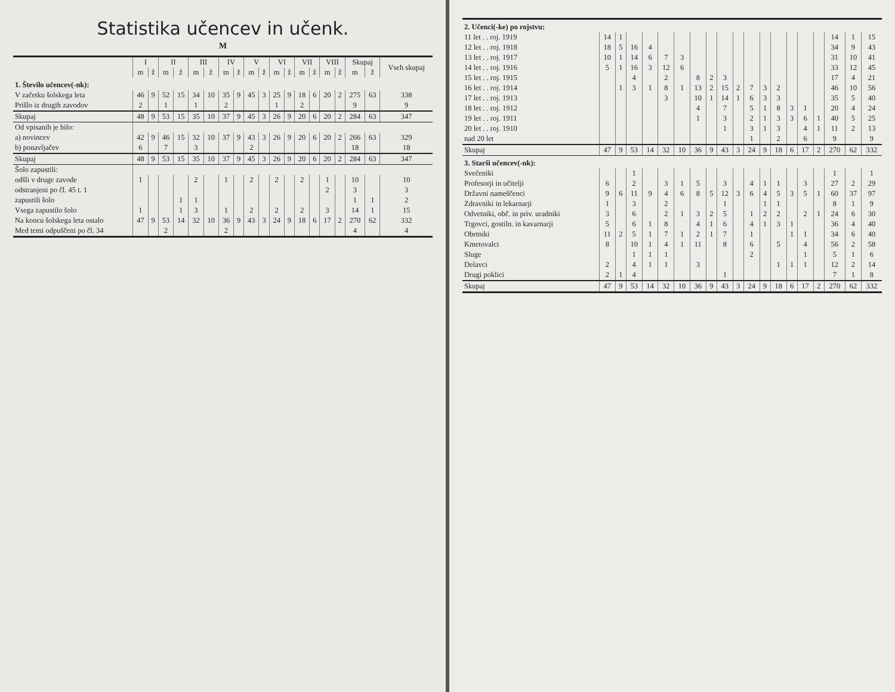Statistika učencev in učenk.
M
| | I | | II | | III | | IV | | V | | VI | | VII | | VIII | | Skupaj | | Vseh skupaj |
| --- | --- | --- | --- | --- | --- | --- | --- | --- | --- | --- | --- | --- | --- | --- | --- | --- | --- | --- | --- |
| | m | ž | m | ž | m | ž | m | ž | m | ž | m | ž | m | ž | m | ž | m | ž | |
| 1. Število učencev(-nk): | | | | | | | | | | | | | | | | | | | |
| V začetku šolskega leta | 46 | 9 | 52 | 15 | 34 | 10 | 35 | 9 | 45 | 3 | 25 | 9 | 18 | 6 | 20 | 2 | 275 | 63 | 338 |
| Prišlo iz drugih zavodov | 2 | | 1 | | 1 | | 2 | | | | 1 | | 2 | | | | 9 | | 9 |
| Skupaj | 48 | 9 | 53 | 15 | 35 | 10 | 37 | 9 | 45 | 3 | 26 | 9 | 20 | 6 | 20 | 2 | 284 | 63 | 347 |
| Od vpisanih je bilo: | | | | | | | | | | | | | | | | | | | |
| a) novincev | 42 | 9 | 46 | 15 | 32 | 10 | 37 | 9 | 43 | 3 | 26 | 9 | 20 | 6 | 20 | 2 | 266 | 63 | 329 |
| b) ponavljačev | 6 | | 7 | | 3 | | | | 2 | | | | | | | | 18 | | 18 |
| Skupaj | 48 | 9 | 53 | 15 | 35 | 10 | 37 | 9 | 45 | 3 | 26 | 9 | 20 | 6 | 20 | 2 | 284 | 63 | 347 |
| Šolo zapustili: | | | | | | | | | | | | | | | | | | | |
| odšli v druge zavode | 1 | | | | 2 | | 1 | | 2 | | 2 | | 2 | | 1 | | 10 | | 10 |
| odstranjeni po čl. 45 t. 1 | | | | | | | | | | | | | | | 2 | | 3 | | 3 |
| zapustili šolo | | | | 1 | 1 | | | | | | | | | | | | 1 | 1 | 2 |
| Vsega zapustilo šolo | 1 | | | 1 | 3 | | 1 | | 2 | | 2 | | 2 | | 3 | | 14 | 1 | 15 |
| Na koncu šolskega leta ostalo | 47 | 9 | 53 | 14 | 32 | 10 | 36 | 9 | 43 | 3 | 24 | 9 | 18 | 6 | 17 | 2 | 270 | 62 | 332 |
| Med temi odpuščeni po čl. 34 | | | 2 | | | | 2 | | | | | | | | | | 4 | | 4 |
| 2. Učenci(-ke) po rojstvu: | | | | | | | | | | | | | | | | | | | |
| 11 let . . roj. 1919 | 14 | 1 | | | | | | | | | | | | | | | 14 | 1 | 15 |
| 12 let . . roj. 1918 | 18 | 5 | 16 | 4 | | | | | | | | | | | | | 34 | 9 | 43 |
| 13 let . . roj. 1917 | 10 | 1 | 14 | 6 | 7 | 3 | | | | | | | | | | | 31 | 10 | 41 |
| 14 let . . roj. 1916 | 5 | 1 | 16 | 3 | 12 | 6 | | | | | | | | | | | 33 | 12 | 45 |
| 15 let . . roj. 1915 | | | 4 | | 2 | | 8 | 2 | 3 | | | | | | | | 17 | 4 | 21 |
| 16 let . . roj. 1914 | | 1 | 3 | 1 | 8 | 1 | 13 | 2 | 15 | 2 | 7 | 3 | 2 | | | | 46 | 10 | 56 |
| 17 let . . roj. 1913 | | | | | 3 | | 10 | 1 | 14 | 1 | 6 | 3 | 3 | | | | 35 | 5 | 40 |
| 18 let . . roj. 1912 | | | | | | | 4 | | 7 | | 5 | 1 | 8 | 3 | 1 | | 20 | 4 | 24 |
| 19 let . . roj. 1911 | | | | | | | 1 | | 3 | | 2 | 1 | 3 | 3 | 6 | 1 | 40 | 5 | 25 |
| 20 let . . roj. 1910 | | | | | | | | | 1 | | 3 | 1 | 3 | | 4 | 1 | 11 | 2 | 13 |
| nad 20 let | | | | | | | | | | | 1 | | 2 | | 6 | | 9 | | 9 |
| Skupaj | 47 | 9 | 53 | 14 | 32 | 10 | 36 | 9 | 43 | 3 | 24 | 9 | 18 | 6 | 17 | 2 | 270 | 62 | 332 |
| 3. Starši učencev(-nk): | | | | | | | | | | | | | | | | | | | |
| Svečeniki | | | 1 | | | | | | | | | | | | | | 1 | | 1 |
| Profesorji in učitelji | 6 | | 2 | | 3 | 1 | 5 | | 3 | | 4 | 1 | 1 | | 3 | | 27 | 2 | 29 |
| Državni nameščenci | 9 | 6 | 11 | 9 | 4 | 6 | 8 | 5 | 12 | 3 | 6 | 4 | 5 | 3 | 5 | 1 | 60 | 37 | 97 |
| Zdravniki in lekarnarji | 1 | | 3 | | 2 | | | | 1 | | | 1 | 1 | | | | 8 | 1 | 9 |
| Odvetniki, obč. in priv. uradniki | 3 | | 6 | | 2 | 1 | 3 | 2 | 5 | | 1 | 2 | 2 | | 2 | 1 | 24 | 6 | 30 |
| Trgovci, gostiln. in kavarnarji | 5 | | 6 | 1 | 8 | | 4 | 1 | 6 | | 4 | 1 | 3 | 1 | | | 36 | 4 | 40 |
| Obrtniki | 11 | 2 | 5 | 1 | 7 | 1 | 2 | 1 | 7 | | 1 | | | 1 | 1 | | 34 | 6 | 40 |
| Kmetovalci | 8 | | 10 | 1 | 4 | 1 | 11 | | 8 | | 6 | | 5 | | 4 | | 56 | 2 | 58 |
| Sluge | | | 1 | 1 | 1 | | | | | | 2 | | | | 1 | | 5 | 1 | 6 |
| Delavci | 2 | | 4 | 1 | 1 | | 3 | | | | | | 1 | 1 | 1 | | 12 | 2 | 14 |
| Drugi poklici | 2 | 1 | 4 | | | | | | 1 | | | | | | | | 7 | 1 | 8 |
| Skupaj | 47 | 9 | 53 | 14 | 32 | 10 | 36 | 9 | 43 | 3 | 24 | 9 | 18 | 6 | 17 | 2 | 270 | 62 | 332 |